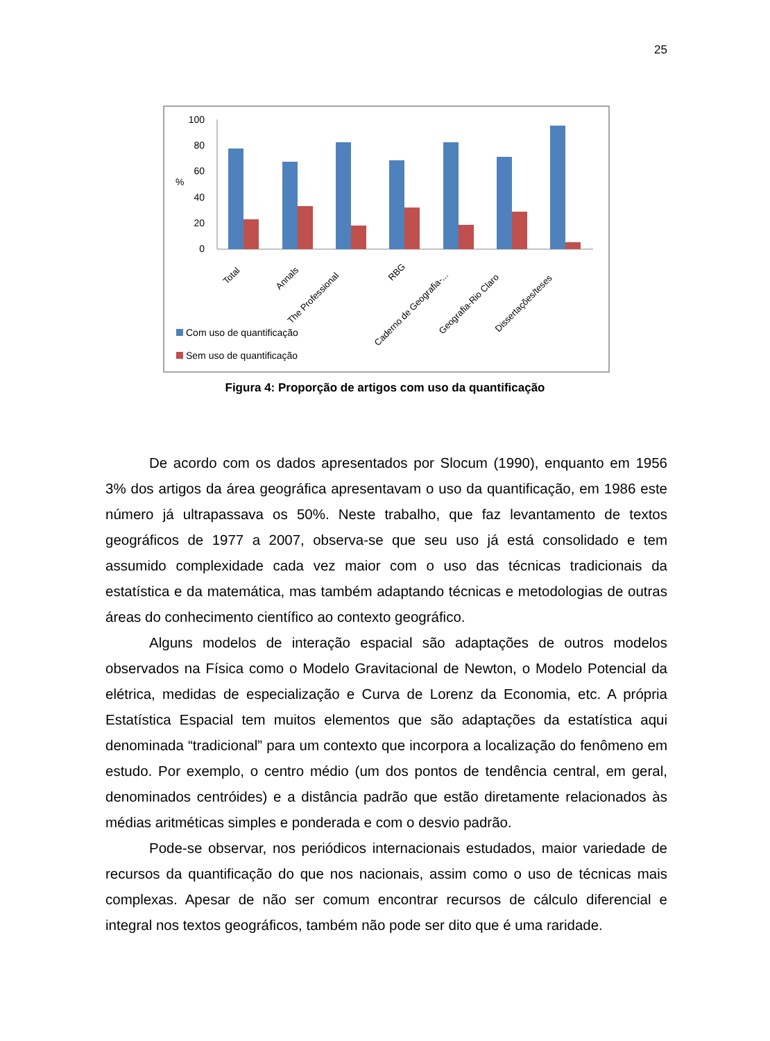25
100
80
60
40
20
0
%
Total
Annals
The Professional
RBG
Caderno de Geografia-...
Geografia-Rio Claro
Dissertações/teses
Com uso de quantificação
Sem uso de quantificação
Figura 4: Proporção de artigos com uso da quantificação
De acordo com os dados apresentados por Slocum (1990), enquanto em 1956 3% dos artigos da área geográfica apresentavam o uso da quantificação, em 1986 este número já ultrapassava os 50%. Neste trabalho, que faz levantamento de textos geográficos de 1977 a 2007, observa-se que seu uso já está consolidado e tem assumido complexidade cada vez maior com o uso das técnicas tradicionais da estatística e da matemática, mas também adaptando técnicas e metodologias de outras áreas do conhecimento científico ao contexto geográfico.
Alguns modelos de interação espacial são adaptações de outros modelos observados na Física como o Modelo Gravitacional de Newton, o Modelo Potencial da elétrica, medidas de especialização e Curva de Lorenz da Economia, etc. A própria Estatística Espacial tem muitos elementos que são adaptações da estatística aqui denominada “tradicional” para um contexto que incorpora a localização do fenômeno em estudo. Por exemplo, o centro médio (um dos pontos de tendência central, em geral, denominados centróides) e a distância padrão que estão diretamente relacionados às médias aritméticas simples e ponderada e com o desvio padrão.
Pode-se observar, nos periódicos internacionais estudados, maior variedade de recursos da quantificação do que nos nacionais, assim como o uso de técnicas mais complexas. Apesar de não ser comum encontrar recursos de cálculo diferencial e integral nos textos geográficos, também não pode ser dito que é uma raridade.